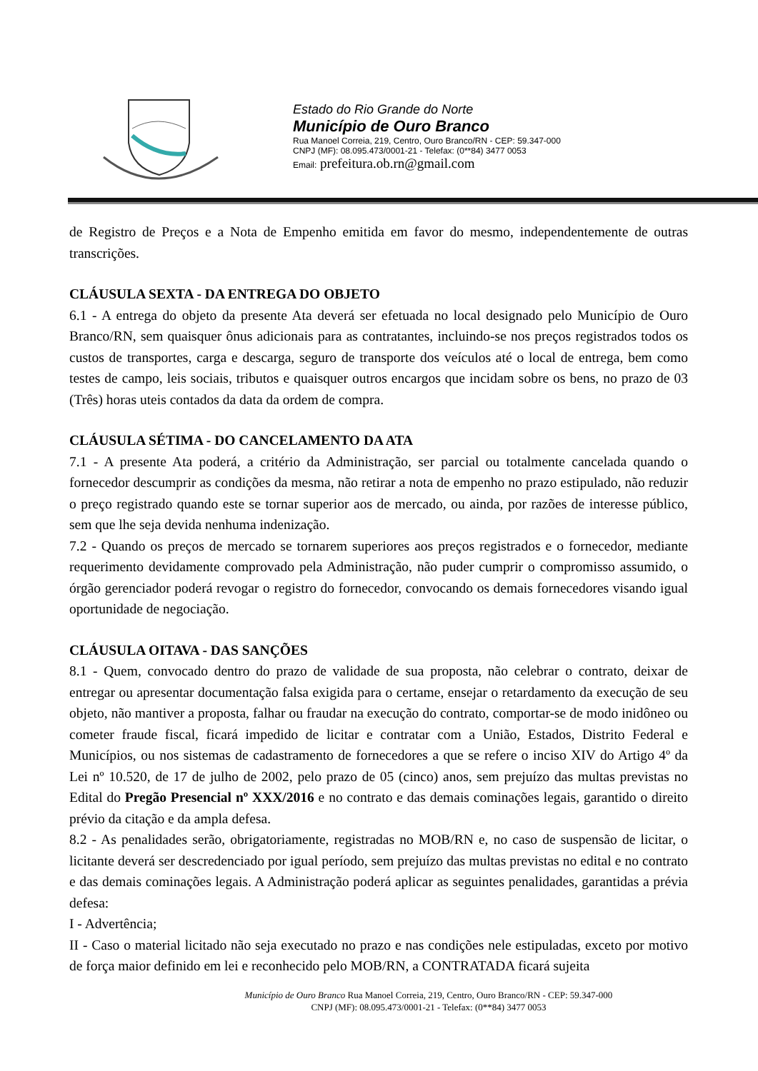Estado do Rio Grande do Norte
Município de Ouro Branco
Rua Manoel Correia, 219, Centro, Ouro Branco/RN - CEP: 59.347-000
CNPJ (MF): 08.095.473/0001-21 - Telefax: (0**84) 3477 0053
Email: prefeitura.ob.rn@gmail.com
de Registro de Preços e a Nota de Empenho emitida em favor do mesmo, independentemente de outras transcrições.
CLÁUSULA SEXTA - DA ENTREGA DO OBJETO
6.1 - A entrega do objeto da presente Ata deverá ser efetuada no local designado pelo Município de Ouro Branco/RN, sem quaisquer ônus adicionais para as contratantes, incluindo-se nos preços registrados todos os custos de transportes, carga e descarga, seguro de transporte dos veículos até o local de entrega, bem como testes de campo, leis sociais, tributos e quaisquer outros encargos que incidam sobre os bens, no prazo de 03 (Três) horas uteis contados da data da ordem de compra.
CLÁUSULA SÉTIMA - DO CANCELAMENTO DA ATA
7.1 - A presente Ata poderá, a critério da Administração, ser parcial ou totalmente cancelada quando o fornecedor descumprir as condições da mesma, não retirar a nota de empenho no prazo estipulado, não reduzir o preço registrado quando este se tornar superior aos de mercado, ou ainda, por razões de interesse público, sem que lhe seja devida nenhuma indenização.
7.2 - Quando os preços de mercado se tornarem superiores aos preços registrados e o fornecedor, mediante requerimento devidamente comprovado pela Administração, não puder cumprir o compromisso assumido, o órgão gerenciador poderá revogar o registro do fornecedor, convocando os demais fornecedores visando igual oportunidade de negociação.
CLÁUSULA OITAVA - DAS SANÇÕES
8.1 - Quem, convocado dentro do prazo de validade de sua proposta, não celebrar o contrato, deixar de entregar ou apresentar documentação falsa exigida para o certame, ensejar o retardamento da execução de seu objeto, não mantiver a proposta, falhar ou fraudar na execução do contrato, comportar-se de modo inidôneo ou cometer fraude fiscal, ficará impedido de licitar e contratar com a União, Estados, Distrito Federal e Municípios, ou nos sistemas de cadastramento de fornecedores a que se refere o inciso XIV do Artigo 4º da Lei nº 10.520, de 17 de julho de 2002, pelo prazo de 05 (cinco) anos, sem prejuízo das multas previstas no Edital do Pregão Presencial nº XXX/2016 e no contrato e das demais cominações legais, garantido o direito prévio da citação e da ampla defesa.
8.2 - As penalidades serão, obrigatoriamente, registradas no MOB/RN e, no caso de suspensão de licitar, o licitante deverá ser descredenciado por igual período, sem prejuízo das multas previstas no edital e no contrato e das demais cominações legais. A Administração poderá aplicar as seguintes penalidades, garantidas a prévia defesa:
I - Advertência;
II - Caso o material licitado não seja executado no prazo e nas condições nele estipuladas, exceto por motivo de força maior definido em lei e reconhecido pelo MOB/RN, a CONTRATADA ficará sujeita
Município de Ouro Branco Rua Manoel Correia, 219, Centro, Ouro Branco/RN - CEP: 59.347-000
CNPJ (MF): 08.095.473/0001-21 - Telefax: (0**84) 3477 0053